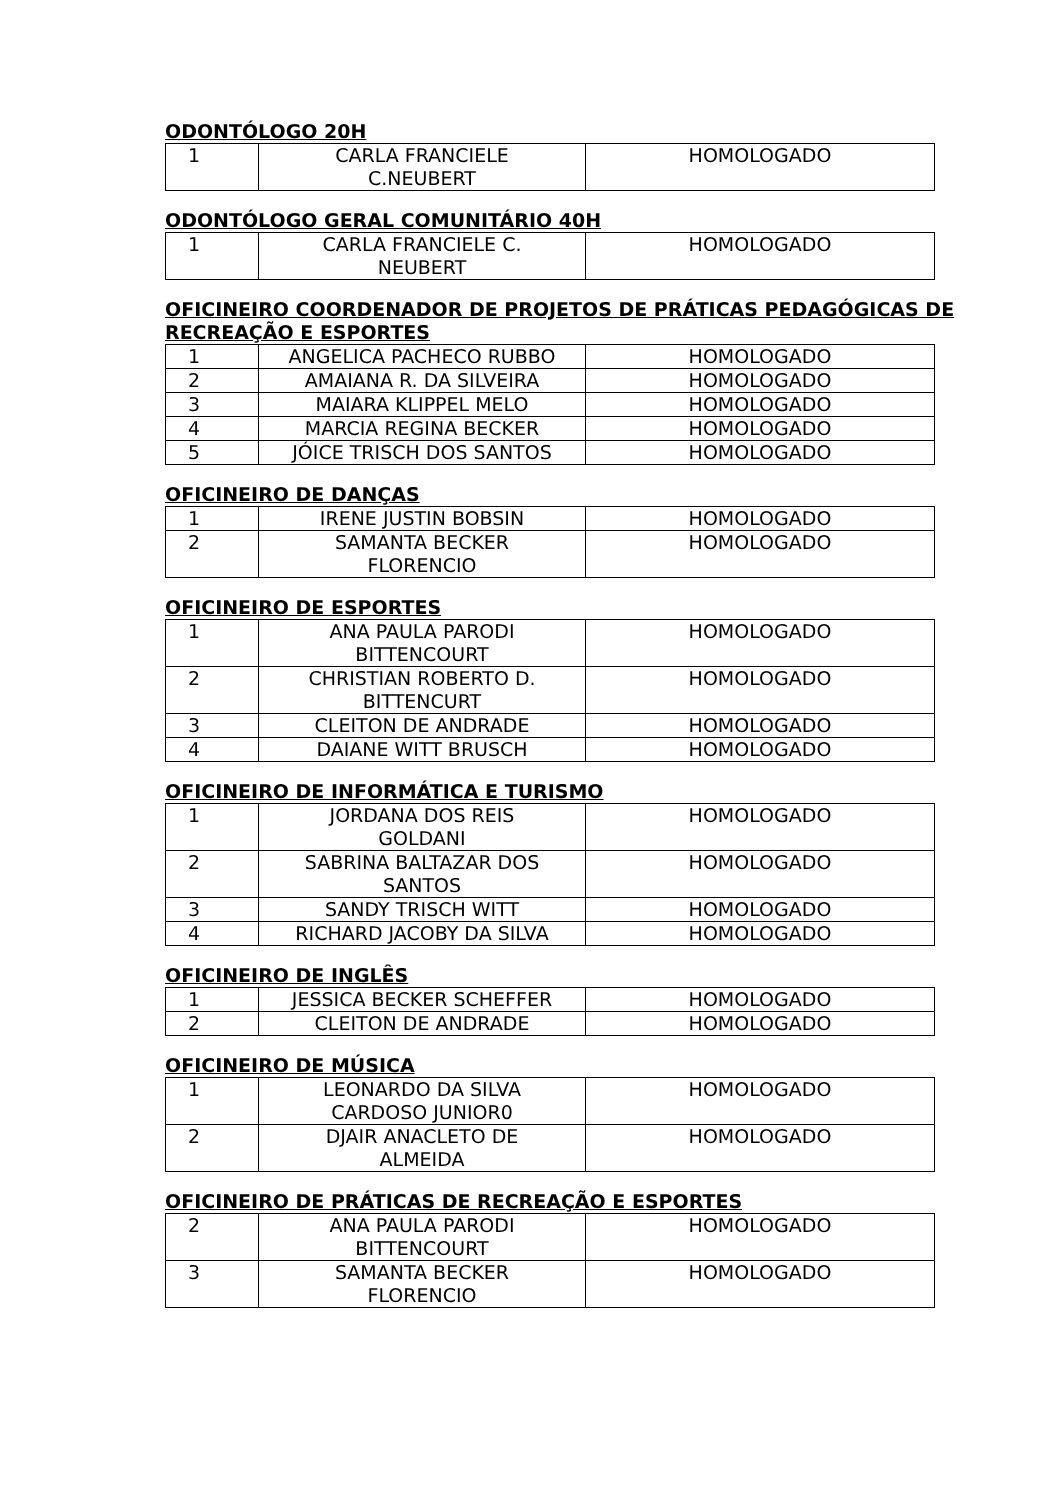ODONTÓLOGO 20H
| 1 | CARLA FRANCIELE C.NEUBERT | HOMOLOGADO |
ODONTÓLOGO GERAL COMUNITÁRIO 40H
| 1 | CARLA FRANCIELE C. NEUBERT | HOMOLOGADO |
OFICINEIRO COORDENADOR DE PROJETOS DE PRÁTICAS PEDAGÓGICAS DE RECREAÇÃO E ESPORTES
| 1 | ANGELICA PACHECO RUBBO | HOMOLOGADO |
| 2 | AMAIANA R. DA SILVEIRA | HOMOLOGADO |
| 3 | MAIARA KLIPPEL MELO | HOMOLOGADO |
| 4 | MARCIA REGINA BECKER | HOMOLOGADO |
| 5 | JÓICE TRISCH DOS SANTOS | HOMOLOGADO |
OFICINEIRO DE DANÇAS
| 1 | IRENE JUSTIN BOBSIN | HOMOLOGADO |
| 2 | SAMANTA BECKER FLORENCIO | HOMOLOGADO |
OFICINEIRO DE ESPORTES
| 1 | ANA PAULA PARODI BITTENCOURT | HOMOLOGADO |
| 2 | CHRISTIAN ROBERTO D. BITTENCURT | HOMOLOGADO |
| 3 | CLEITON DE ANDRADE | HOMOLOGADO |
| 4 | DAIANE WITT BRUSCH | HOMOLOGADO |
OFICINEIRO DE INFORMÁTICA E TURISMO
| 1 | JORDANA DOS REIS GOLDANI | HOMOLOGADO |
| 2 | SABRINA BALTAZAR DOS SANTOS | HOMOLOGADO |
| 3 | SANDY TRISCH WITT | HOMOLOGADO |
| 4 | RICHARD JACOBY DA SILVA | HOMOLOGADO |
OFICINEIRO DE INGLÊS
| 1 | JESSICA BECKER SCHEFFER | HOMOLOGADO |
| 2 | CLEITON DE ANDRADE | HOMOLOGADO |
OFICINEIRO DE MÚSICA
| 1 | LEONARDO DA SILVA CARDOSO JUNIOR0 | HOMOLOGADO |
| 2 | DJAIR ANACLETO DE ALMEIDA | HOMOLOGADO |
OFICINEIRO DE PRÁTICAS DE RECREAÇÃO E ESPORTES
| 2 | ANA PAULA PARODI BITTENCOURT | HOMOLOGADO |
| 3 | SAMANTA BECKER FLORENCIO | HOMOLOGADO |